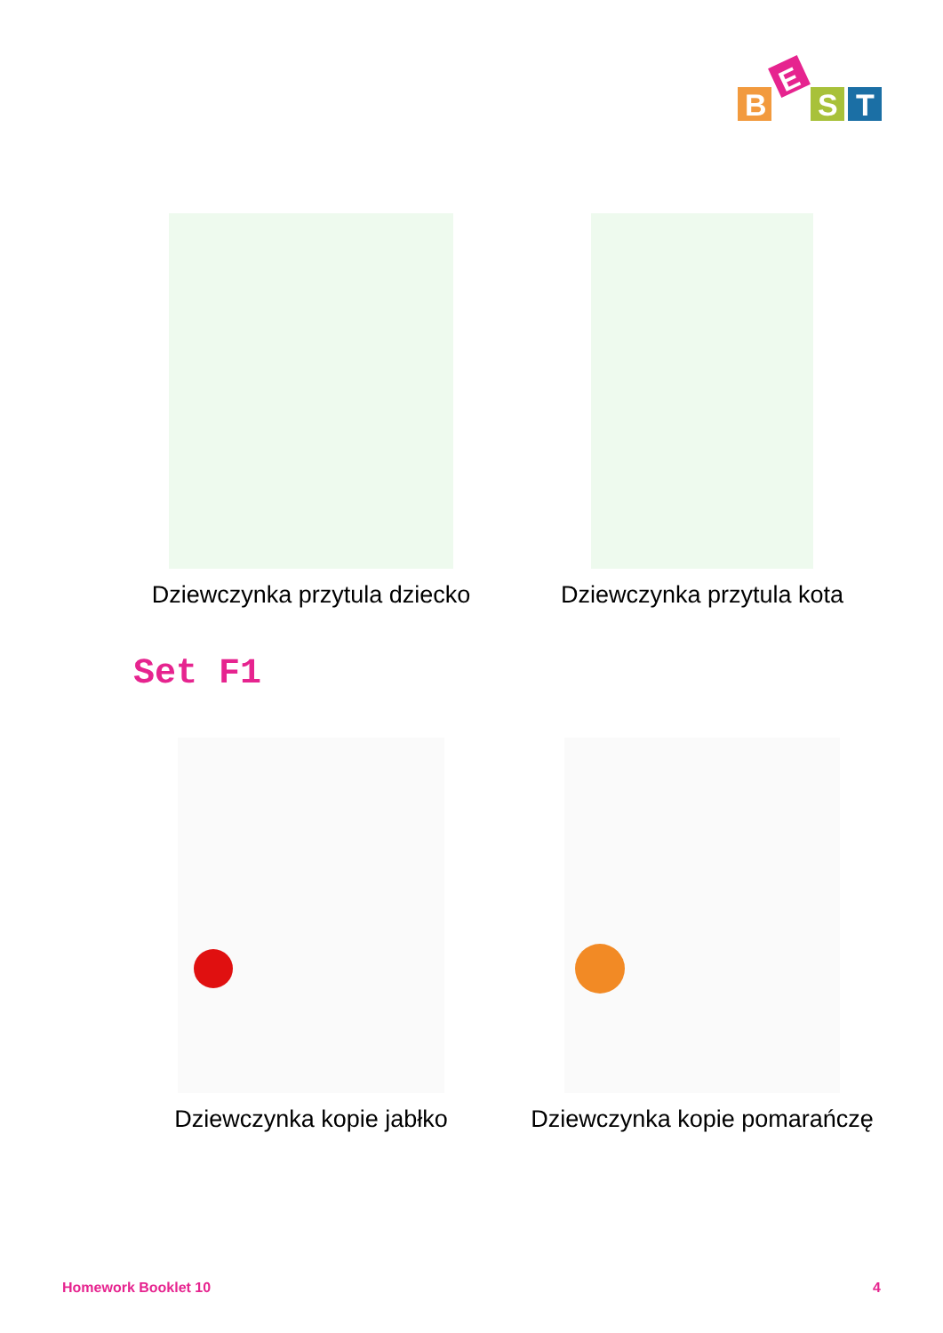B
E
S
T
Dziewczynka przytula dziecko Dziewczynka przytula kota
Set F1
Dziewczynka kopie jabłko Dziewczynka kopie pomarańczę
Homework Booklet 10 4